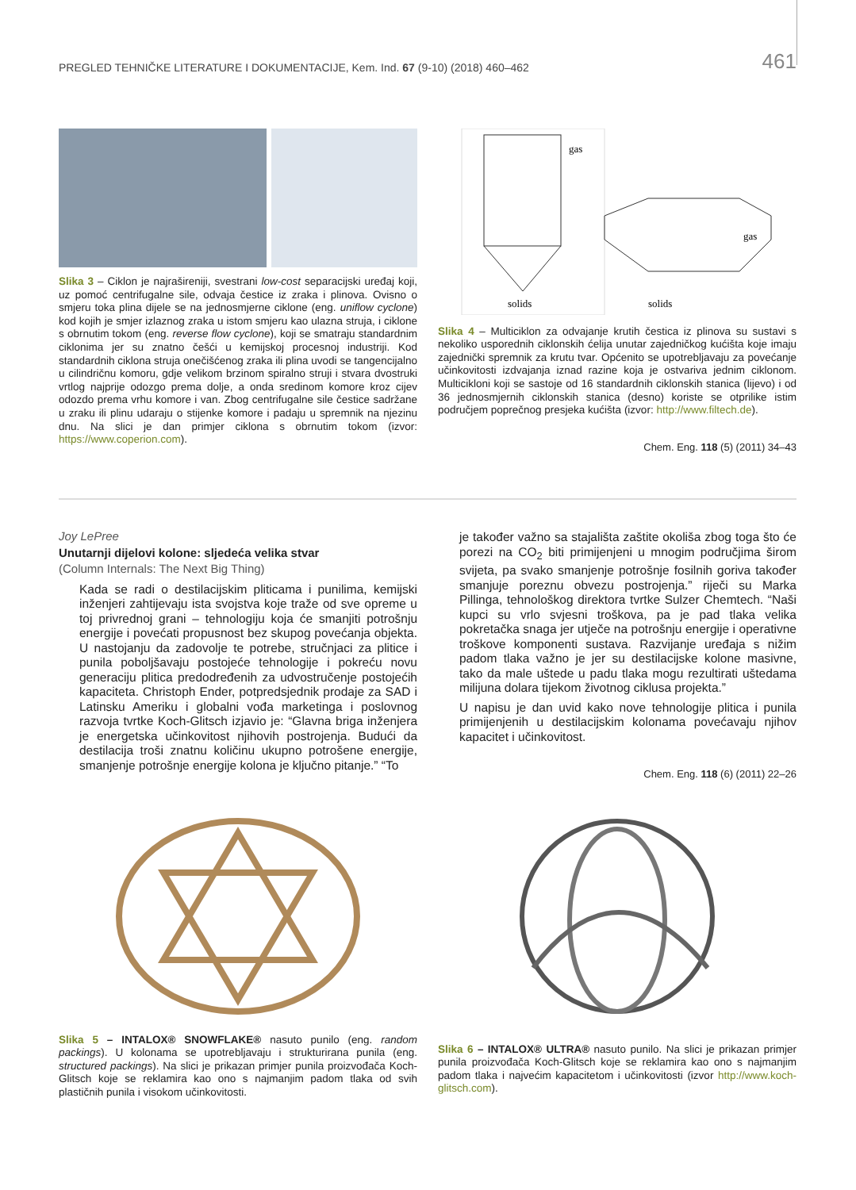PREGLED TEHNIČKE LITERATURE I DOKUMENTACIJE, Kem. Ind. 67 (9-10) (2018) 460–462 461
Slika 3 – Ciklon je najrašireniji, svestrani low-cost separacijski uređaj koji, uz pomoć centrifugalne sile, odvaja čestice iz zraka i plinova. Ovisno o smjeru toka plina dijele se na jednosmjerne ciklone (eng. uniflow cyclone) kod kojih je smjer izlaznog zraka u istom smjeru kao ulazna struja, i ciklone s obrnutim tokom (eng. reverse flow cyclone), koji se smatraju standardnim ciklonima jer su znatno češći u kemijskoj procesnoj industriji. Kod standardnih ciklona struja onečišćenog zraka ili plina uvodi se tangencijalno u cilindričnu komoru, gdje velikom brzinom spiralno struji i stvara dvostruki vrtlog najprije odozgo prema dolje, a onda sredinom komore kroz cijev odozdo prema vrhu komore i van. Zbog centrifugalne sile čestice sadržane u zraku ili plinu udaraju o stijenke komore i padaju u spremnik na njezinu dnu. Na slici je dan primjer ciklona s obrnutim tokom (izvor: https://www.coperion.com).
gas
solids
gas
solids
Slika 4 – Multiciklon za odvajanje krutih čestica iz plinova su sustavi s nekoliko usporednih ciklonskih ćelija unutar zajedničkog kućišta koje imaju zajednički spremnik za krutu tvar. Općenito se upotrebljavaju za povećanje učinkovitosti izdvajanja iznad razine koja je ostvariva jednim ciklonom. Multicikloni koji se sastoje od 16 standardnih ciklonskih stanica (lijevo) i od 36 jednosmjernih ciklonskih stanica (desno) koriste se otprilike istim područjem poprečnog presjeka kućišta (izvor: http://www.filtech.de).
Chem. Eng. 118 (5) (2011) 34–43
Joy LePree
Unutarnji dijelovi kolone: sljedeća velika stvar
(Column Internals: The Next Big Thing)
Kada se radi o destilacijskim pliticama i punilima, kemijski inženjeri zahtijevaju ista svojstva koje traže od sve opreme u toj privrednoj grani – tehnologiju koja će smanjiti potrošnju energije i povećati propusnost bez skupog povećanja objekta. U nastojanju da zadovolje te potrebe, stručnjaci za plitice i punila poboljšavaju postojeće tehnologije i pokreću novu generaciju plitica predodređenih za udvostručenje postojećih kapaciteta. Christoph Ender, potpredsjednik prodaje za SAD i Latinsku Ameriku i globalni vođa marketinga i poslovnog razvoja tvrtke Koch-Glitsch izjavio je: “Glavna briga inženjera je energetska učinkovitost njihovih postrojenja. Budući da destilacija troši znatnu količinu ukupno potrošene energije, smanjenje potrošnje energije kolona je ključno pitanje.” “To
je također važno sa stajališta zaštite okoliša zbog toga što će porezi na CO<sub>2</sub> biti primijenjeni u mnogim područjima širom svijeta, pa svako smanjenje potrošnje fosilnih goriva također smanjuje poreznu obvezu postrojenja.” riječi su Marka Pillinga, tehnološkog direktora tvrtke Sulzer Chemtech. “Naši kupci su vrlo svjesni troškova, pa je pad tlaka velika pokretačka snaga jer utječe na potrošnju energije i operativne troškove komponenti sustava. Razvijanje uređaja s nižim padom tlaka važno je jer su destilacijske kolone masivne, tako da male uštede u padu tlaka mogu rezultirati uštedama milijuna dolara tijekom životnog ciklusa projekta.”
U napisu je dan uvid kako nove tehnologije plitica i punila primijenjenih u destilacijskim kolonama povećavaju njihov kapacitet i učinkovitost.
Chem. Eng. 118 (6) (2011) 22–26
Slika 5 – INTALOX® SNOWFLAKE® nasuto punilo (eng. random packings). U kolonama se upotrebljavaju i strukturirana punila (eng. structured packings). Na slici je prikazan primjer punila proizvođača Koch-Glitsch koje se reklamira kao ono s najmanjim padom tlaka od svih plastičnih punila i visokom učinkovitosti.
Slika 6 – INTALOX® ULTRA® nasuto punilo. Na slici je prikazan primjer punila proizvođača Koch-Glitsch koje se reklamira kao ono s najmanjim padom tlaka i najvećim kapacitetom i učinkovitosti (izvor http://www.koch-glitsch.com).